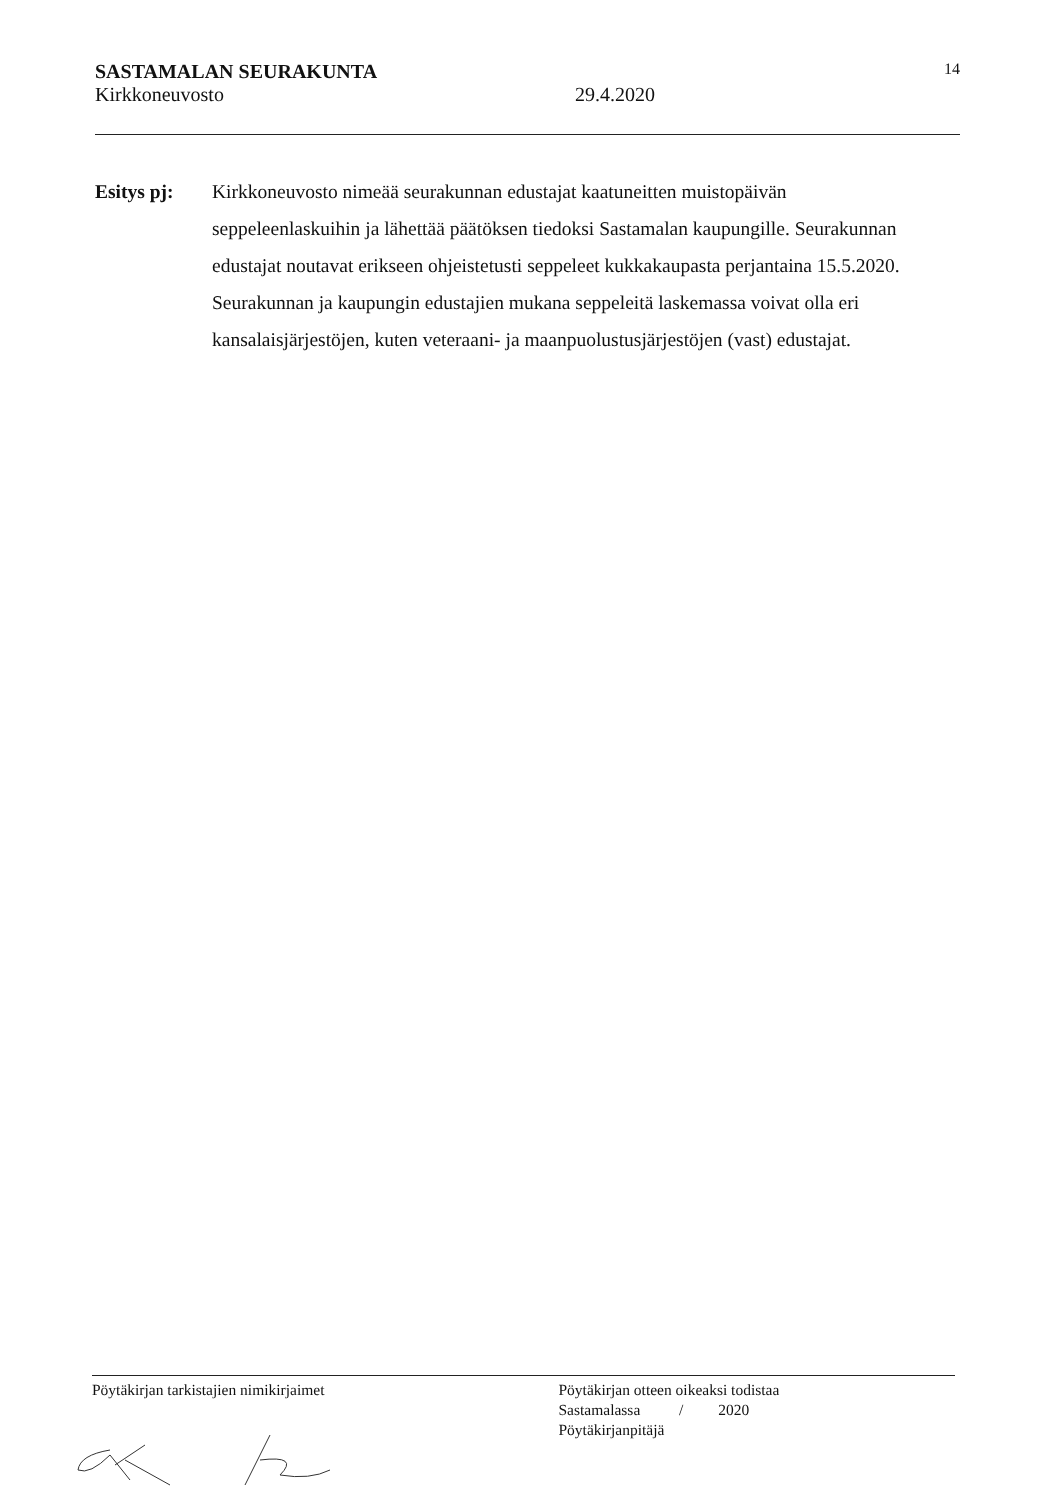SASTAMALAN SEURAKUNTA 14
Kirkkoneuvosto 29.4.2020
Esitys pj: Kirkkoneuvosto nimeää seurakunnan edustajat kaatuneitten muistopäivän seppeleenlaskuihin ja lähettää päätöksen tiedoksi Sastamalan kaupungille. Seurakunnan edustajat noutavat erikseen ohjeistetusti seppeleet kukkakaupasta perjantaina 15.5.2020. Seurakunnan ja kaupungin edustajien mukana seppeleitä laskemassa voivat olla eri kansalaisjärjestöjen, kuten veteraani- ja maanpuolustusjärjestöjen (vast) edustajat.
Pöytäkirjan tarkistajien nimikirjaimet
Pöytäkirjan otteen oikeaksi todistaa
Sastamalassa / 2020
Pöytäkirjanpitäjä